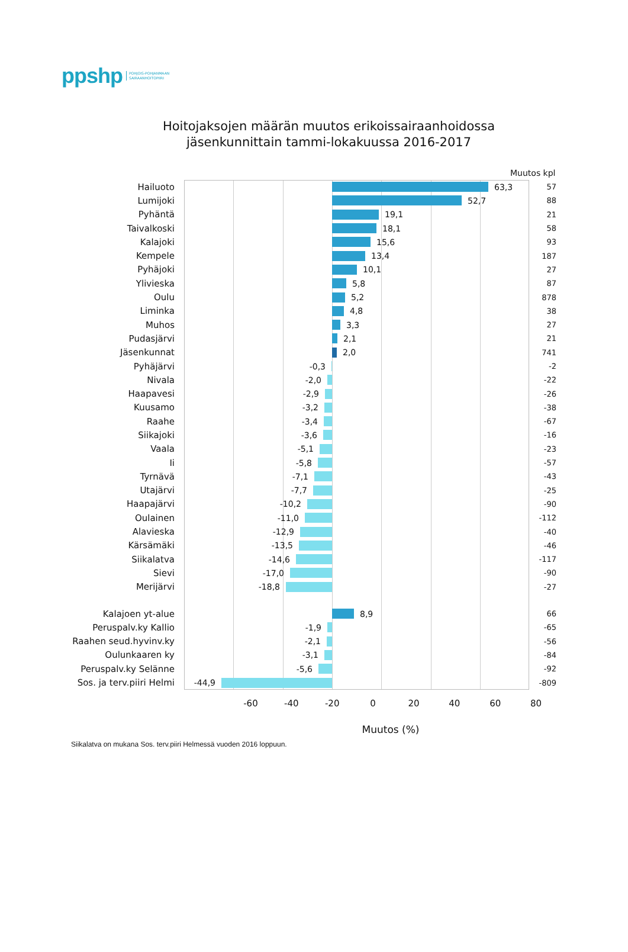ppshp POHJOIS-POHJANMAAN
SAIRAANHOITOPIIRI
Hoitojaksojen määrän muutos erikoissairaanhoidossa
jäsenkunnittain tammi-lokakuussa 2016-2017
Muutos kpl
Hailuoto 63,3 57
Lumijoki 52,7 88
Pyhäntä 19,1 21
Taivalkoski 18,1 58
Kalajoki 15,6 93
Kempele 13,4 187
Pyhäjoki 10,1 27
Ylivieska 5,8 87
Oulu 5,2 878
Liminka 4,8 38
Muhos 3,3 27
Pudasjärvi 2,1 21
Jäsenkunnat 2,0 741
Pyhäjärvi -0,3 -2
Nivala -2,0 -22
Haapavesi -2,9 -26
Kuusamo -3,2 -38
Raahe -3,4 -67
Siikajoki -3,6 -16
Vaala -5,1 -23
Ii -5,8 -57
Tyrnävä -7,1 -43
Utajärvi -7,7 -25
Haapajärvi -10,2 -90
Oulainen -11,0 -112
Alavieska -12,9 -40
Kärsämäki -13,5 -46
Siikalatva -14,6 -117
Sievi -17,0 -90
Merijärvi -18,8 -27
Kalajoen yt-alue 8,9 66
Peruspalv.ky Kallio -1,9 -65
Raahen seud.hyvinv.ky -2,1 -56
Oulunkaaren ky -3,1 -84
Peruspalv.ky Selänne -5,6 -92
Sos. ja terv.piiri Helmi
-44,9 -809
-60 -40 -20 0 20 40 60 80
Muutos (%)
Siikalatva on mukana Sos. terv.piiri Helmessä vuoden 2016 loppuun.